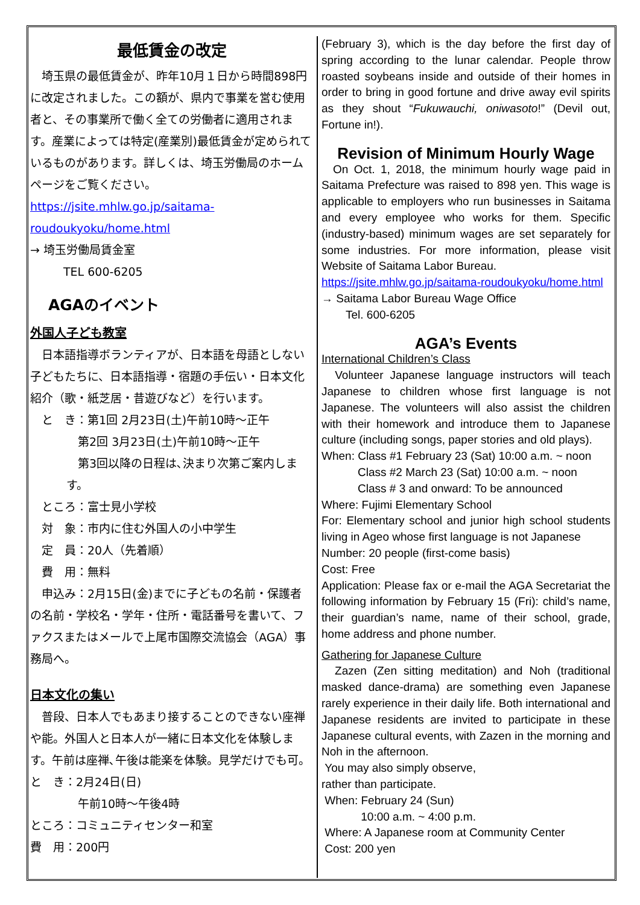最低賃金の改定
　埼玉県の最低賃金が、昨年10月１日から時間898円に改定されました。この額が、県内で事業を営む使用者と、その事業所で働く全ての労働者に適用されます。産業によっては特定(産業別)最低賃金が定められているものがあります。詳しくは、埼玉労働局のホームページをご覧ください。
https://jsite.mhlw.go.jp/saitama-roudoukyoku/home.html
→ 埼玉労働局賃金室
TEL 600-6205
AGAのイベント
外国人子ども教室
　日本語指導ボランティアが、日本語を母語としない子どもたちに、日本語指導・宿題の手伝い・日本文化紹介（歌・紙芝居・昔遊びなど）を行います。
　と　き：第1回 2月23日(土)午前10時～正午
　第2回 3月23日(土)午前10時～正午
　第3回以降の日程は､決まり次第ご案内します。
　ところ：富士見小学校
　対　象：市内に住む外国人の小中学生
　定　員：20人（先着順）
　費　用：無料
　申込み：2月15日(金)までに子どもの名前・保護者の名前・学校名・学年・住所・電話番号を書いて、ファクスまたはメールで上尾市国際交流協会（AGA）事務局へ。
日本文化の集い
　普段、日本人でもあまり接することのできない座禅や能。外国人と日本人が一緒に日本文化を体験します。午前は座禅､午後は能楽を体験。見学だけでも可。
と　き：2月24日(日)
　午前10時～午後4時
ところ：コミュニティセンター和室
費　用：200円
(February 3), which is the day before the first day of spring according to the lunar calendar. People throw roasted soybeans inside and outside of their homes in order to bring in good fortune and drive away evil spirits as they shout “Fukuwauchi, oniwasoto!” (Devil out, Fortune in!).
Revision of Minimum Hourly Wage
On Oct. 1, 2018, the minimum hourly wage paid in Saitama Prefecture was raised to 898 yen. This wage is applicable to employers who run businesses in Saitama and every employee who works for them. Specific (industry-based) minimum wages are set separately for some industries. For more information, please visit Website of Saitama Labor Bureau.
https://jsite.mhlw.go.jp/saitama-roudoukyoku/home.html
→ Saitama Labor Bureau Wage Office
Tel. 600-6205
AGA’s Events
International Children’s Class
Volunteer Japanese language instructors will teach Japanese to children whose first language is not Japanese. The volunteers will also assist the children with their homework and introduce them to Japanese culture (including songs, paper stories and old plays).
When: Class #1 February 23 (Sat) 10:00 a.m. ~ noon
Class #2 March 23 (Sat) 10:00 a.m. ~ noon
Class # 3 and onward: To be announced
Where: Fujimi Elementary School
For: Elementary school and junior high school students living in Ageo whose first language is not Japanese
Number: 20 people (first-come basis)
Cost: Free
Application: Please fax or e-mail the AGA Secretariat the following information by February 15 (Fri): child’s name, their guardian’s name, name of their school, grade, home address and phone number.
Gathering for Japanese Culture
Zazen (Zen sitting meditation) and Noh (traditional masked dance-drama) are something even Japanese rarely experience in their daily life. Both international and Japanese residents are invited to participate in these Japanese cultural events, with Zazen in the morning and Noh in the afternoon.
You may also simply observe,
rather than participate.
When: February 24 (Sun)
10:00 a.m. ~ 4:00 p.m.
Where: A Japanese room at Community Center
Cost: 200 yen